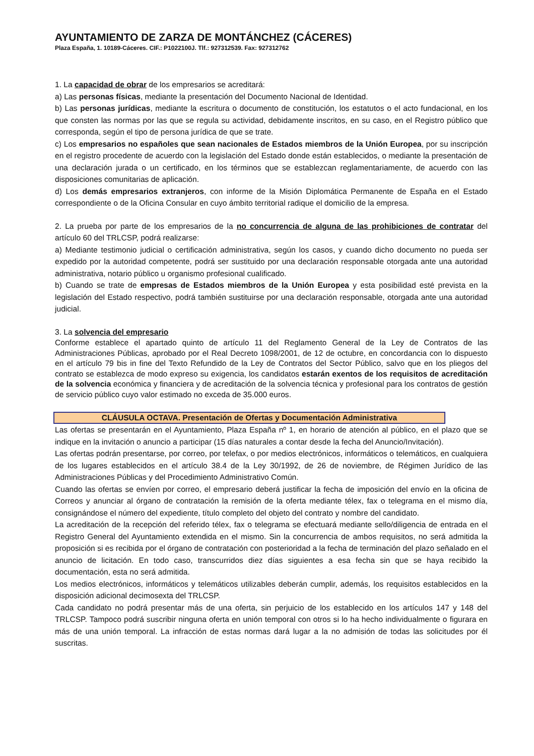AYUNTAMIENTO DE ZARZA DE MONTÁNCHEZ (CÁCERES)
Plaza España, 1. 10189-Cáceres. CIF.: P1022100J. Tlf.: 927312539. Fax: 927312762
1. La capacidad de obrar de los empresarios se acreditará:
a) Las personas físicas, mediante la presentación del Documento Nacional de Identidad.
b) Las personas jurídicas, mediante la escritura o documento de constitución, los estatutos o el acto fundacional, en los que consten las normas por las que se regula su actividad, debidamente inscritos, en su caso, en el Registro público que corresponda, según el tipo de persona jurídica de que se trate.
c) Los empresarios no españoles que sean nacionales de Estados miembros de la Unión Europea, por su inscripción en el registro procedente de acuerdo con la legislación del Estado donde están establecidos, o mediante la presentación de una declaración jurada o un certificado, en los términos que se establezcan reglamentariamente, de acuerdo con las disposiciones comunitarias de aplicación.
d) Los demás empresarios extranjeros, con informe de la Misión Diplomática Permanente de España en el Estado correspondiente o de la Oficina Consular en cuyo ámbito territorial radique el domicilio de la empresa.
2. La prueba por parte de los empresarios de la no concurrencia de alguna de las prohibiciones de contratar del artículo 60 del TRLCSP, podrá realizarse:
a) Mediante testimonio judicial o certificación administrativa, según los casos, y cuando dicho documento no pueda ser expedido por la autoridad competente, podrá ser sustituido por una declaración responsable otorgada ante una autoridad administrativa, notario público u organismo profesional cualificado.
b) Cuando se trate de empresas de Estados miembros de la Unión Europea y esta posibilidad esté prevista en la legislación del Estado respectivo, podrá también sustituirse por una declaración responsable, otorgada ante una autoridad judicial.
3. La solvencia del empresario
Conforme establece el apartado quinto de artículo 11 del Reglamento General de la Ley de Contratos de las Administraciones Públicas, aprobado por el Real Decreto 1098/2001, de 12 de octubre, en concordancia con lo dispuesto en el artículo 79 bis in fine del Texto Refundido de la Ley de Contratos del Sector Público, salvo que en los pliegos del contrato se establezca de modo expreso su exigencia, los candidatos estarán exentos de los requisitos de acreditación de la solvencia económica y financiera y de acreditación de la solvencia técnica y profesional para los contratos de gestión de servicio público cuyo valor estimado no exceda de 35.000 euros.
CLÁUSULA OCTAVA. Presentación de Ofertas y Documentación Administrativa
Las ofertas se presentarán en el Ayuntamiento, Plaza España nº 1, en horario de atención al público, en el plazo que se indique en la invitación o anuncio a participar (15 días naturales a contar desde la fecha del Anuncio/Invitación).
Las ofertas podrán presentarse, por correo, por telefax, o por medios electrónicos, informáticos o telemáticos, en cualquiera de los lugares establecidos en el artículo 38.4 de la Ley 30/1992, de 26 de noviembre, de Régimen Jurídico de las Administraciones Públicas y del Procedimiento Administrativo Común.
Cuando las ofertas se envíen por correo, el empresario deberá justificar la fecha de imposición del envío en la oficina de Correos y anunciar al órgano de contratación la remisión de la oferta mediante télex, fax o telegrama en el mismo día, consignándose el número del expediente, título completo del objeto del contrato y nombre del candidato.
La acreditación de la recepción del referido télex, fax o telegrama se efectuará mediante sello/diligencia de entrada en el Registro General del Ayuntamiento extendida en el mismo. Sin la concurrencia de ambos requisitos, no será admitida la proposición si es recibida por el órgano de contratación con posterioridad a la fecha de terminación del plazo señalado en el anuncio de licitación. En todo caso, transcurridos diez días siguientes a esa fecha sin que se haya recibido la documentación, esta no será admitida.
Los medios electrónicos, informáticos y telemáticos utilizables deberán cumplir, además, los requisitos establecidos en la disposición adicional decimosexta del TRLCSP.
Cada candidato no podrá presentar más de una oferta, sin perjuicio de los establecido en los artículos 147 y 148 del TRLCSP. Tampoco podrá suscribir ninguna oferta en unión temporal con otros si lo ha hecho individualmente o figurara en más de una unión temporal. La infracción de estas normas dará lugar a la no admisión de todas las solicitudes por él suscritas.